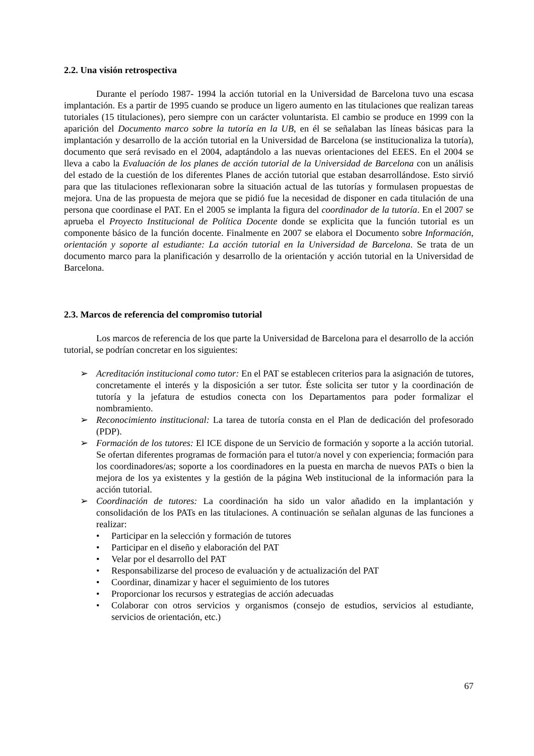2.2. Una visión retrospectiva
Durante el período 1987- 1994 la acción tutorial en la Universidad de Barcelona tuvo una escasa implantación. Es a partir de 1995 cuando se produce un ligero aumento en las titulaciones que realizan tareas tutoriales (15 titulaciones), pero siempre con un carácter voluntarista. El cambio se produce en 1999 con la aparición del Documento marco sobre la tutoría en la UB, en él se señalaban las líneas básicas para la implantación y desarrollo de la acción tutorial en la Universidad de Barcelona (se institucionaliza la tutoría), documento que será revisado en el 2004, adaptándolo a las nuevas orientaciones del EEES. En el 2004 se lleva a cabo la Evaluación de los planes de acción tutorial de la Universidad de Barcelona con un análisis del estado de la cuestión de los diferentes Planes de acción tutorial que estaban desarrollándose. Esto sirvió para que las titulaciones reflexionaran sobre la situación actual de las tutorías y formulasen propuestas de mejora. Una de las propuesta de mejora que se pidió fue la necesidad de disponer en cada titulación de una persona que coordinase el PAT. En el 2005 se implanta la figura del coordinador de la tutoría. En el 2007 se aprueba el Proyecto Institucional de Política Docente donde se explicita que la función tutorial es un componente básico de la función docente. Finalmente en 2007 se elabora el Documento sobre Información, orientación y soporte al estudiante: La acción tutorial en la Universidad de Barcelona. Se trata de un documento marco para la planificación y desarrollo de la orientación y acción tutorial en la Universidad de Barcelona.
2.3. Marcos de referencia del compromiso tutorial
Los marcos de referencia de los que parte la Universidad de Barcelona para el desarrollo de la acción tutorial, se podrían concretar en los siguientes:
➢ Acreditación institucional como tutor: En el PAT se establecen criterios para la asignación de tutores, concretamente el interés y la disposición a ser tutor. Éste solicita ser tutor y la coordinación de tutoría y la jefatura de estudios conecta con los Departamentos para poder formalizar el nombramiento.
➢ Reconocimiento institucional: La tarea de tutoría consta en el Plan de dedicación del profesorado (PDP).
➢ Formación de los tutores: El ICE dispone de un Servicio de formación y soporte a la acción tutorial. Se ofertan diferentes programas de formación para el tutor/a novel y con experiencia; formación para los coordinadores/as; soporte a los coordinadores en la puesta en marcha de nuevos PATs o bien la mejora de los ya existentes y la gestión de la página Web institucional de la información para la acción tutorial.
➢ Coordinación de tutores: La coordinación ha sido un valor añadido en la implantación y consolidación de los PATs en las titulaciones. A continuación se señalan algunas de las funciones a realizar:
• Participar en la selección y formación de tutores
• Participar en el diseño y elaboración del PAT
• Velar por el desarrollo del PAT
• Responsabilizarse del proceso de evaluación y de actualización del PAT
• Coordinar, dinamizar y hacer el seguimiento de los tutores
• Proporcionar los recursos y estrategias de acción adecuadas
• Colaborar con otros servicios y organismos (consejo de estudios, servicios al estudiante, servicios de orientación, etc.)
67